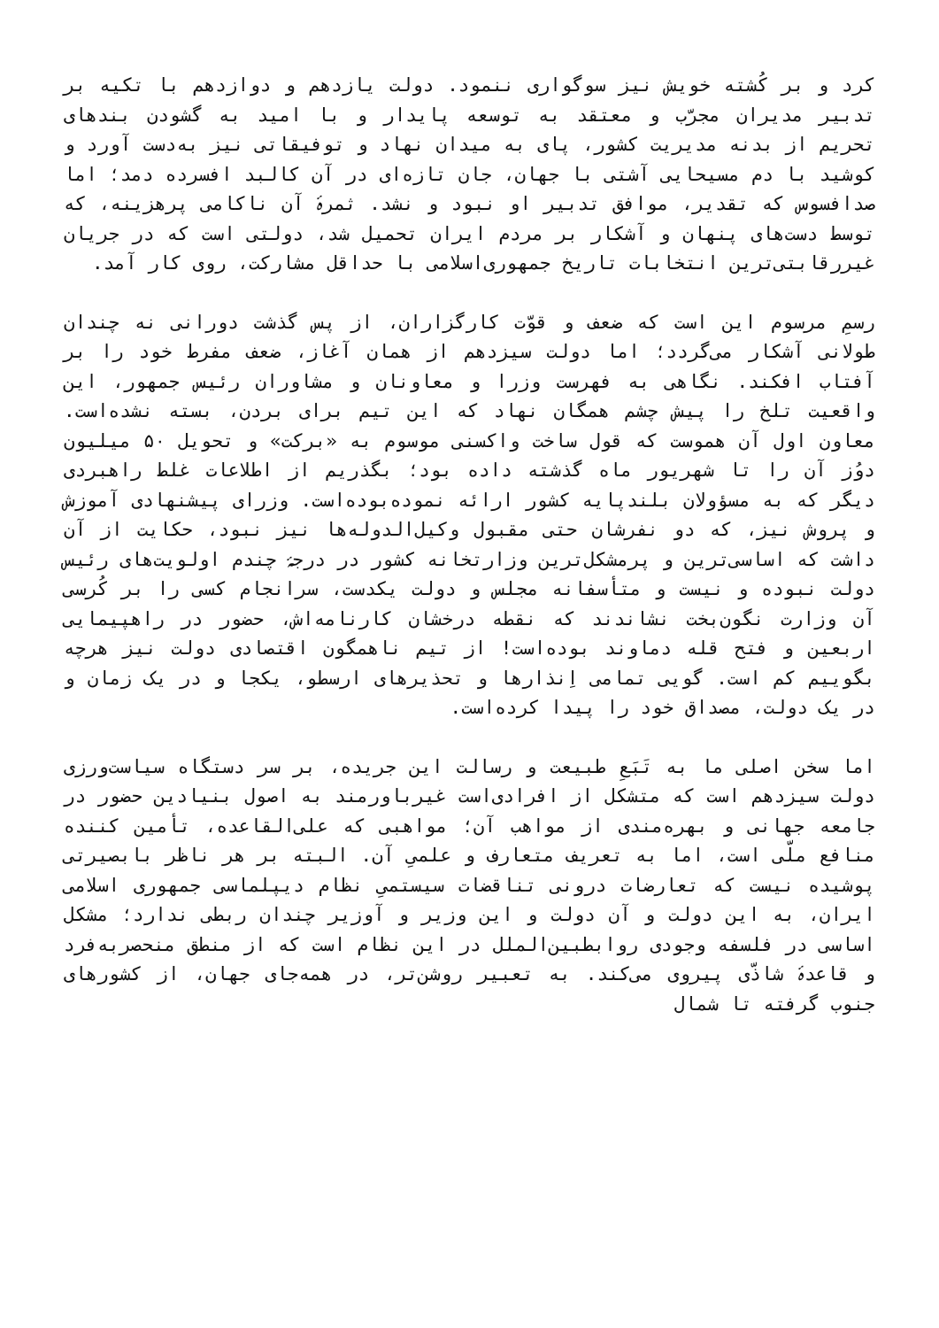کرد و بر کُشته خویش نیز سوگواری ننمود. دولت یازدهم و دوازدهم با تکیه بر تدبیر مدیران مجرّب و معتقد به توسعه پایدار و با امید به گشودن بندهای تحریم از بدنه مدیریت کشور، پای به میدان نهاد و توفیقاتی نیز به‌دست آورد و کوشید با دم مسیحایی آشتی با جهان، جان تازه‌ای در آن کالبد افسرده دمد؛ اما صدافسوس که تقدیر، موافق تدبیر او نبود و نشد. ثمرۀ آن ناکامی پرهزینه، که توسط دست‌های پنهان و آشکار بر مردم ایران تحمیل شد، دولتی است که در جریان غیررقابتی‌ترین انتخابات تاریخ جمهوری‌اسلامی با حداقل مشارکت، روی کار آمد.
رسمِ مرسوم این است که ضعف و قوّت کارگزاران، از پس گذشت دورانی نه چندان طولانی آشکار می‌گردد؛ اما دولت سیزدهم از همان آغاز، ضعف مفرط خود را بر آفتاب افکند. نگاهی به فهرست وزرا و معاونان و مشاوران رئیس جمهور، این واقعیت تلخ را پیش چشم همگان نهاد که این تیم برای بردن، بسته نشده‌است. معاون اول آن هموست که قول ساخت واکسنی موسوم به «برکت» و تحویل ۵۰ میلیون دوُز آن را تا شهریور ماه گذشته داده بود؛ بگذریم از اطلاعات غلط راهبردی دیگر که به مسؤولان بلندپایه کشور ارائه نموده‌بوده‌است. وزرای پیشنهادی آموزش و پروش نیز، که دو نفرشان حتی مقبول وکیل‌الدوله‌ها نیز نبود، حکایت از آن داشت که اساسی‌ترین و پرمشکل‌ترین وزارتخانه کشور در درجۀ چندم اولویت‌های رئیس دولت نبوده و نیست و متأسفانه مجلس و دولت یکدست، سرانجام کسی را بر کُرسی آن وزارت نگون‌بخت نشاندند که نقطه درخشان کارنامه‌اش، حضور در راهپیمایی اربعین و فتح قله دماوند بوده‌است! از تیم ناهمگون اقتصادی دولت نیز هرچه بگوییم کم است. گویی تمامی اِنذارها و تحذیرهای ارسطو، یکجا و در یک زمان و در یک دولت، مصداق خود را پیدا کرده‌است.
اما سخن اصلی ما به تَبَعِ طبیعت و رسالت این جریده، بر سر دستگاه سیاست‌ورزی دولت سیزدهم است که متشکل از افرادی‌است غیرباورمند به اصول بنیادین حضور در جامعه جهانی و بهره‌مندی از مواهب آن؛ مواهبی که علی‌القاعده، تأمین کننده منافع ملّی است، اما به تعریف متعارف و علمیِ آن. البته بر هر ناظر بابصیرتی پوشیده نیست که تعارضات درونی تناقضات سیستمیِ نظام دیپلماسی جمهوری اسلامی ایران، به این دولت و آن دولت و این وزیر و آوزیر چندان ربطی ندارد؛ مشکل اساسی در فلسفه وجودی روابطبین‌الملل در این نظام است که از منطق منحصربه‌فرد و قاعدۀ شاذّی پیروی می‌کند. به تعبیر روشن‌تر، در همه‌جای جهان، از کشورهای جنوب گرفته تا شمال